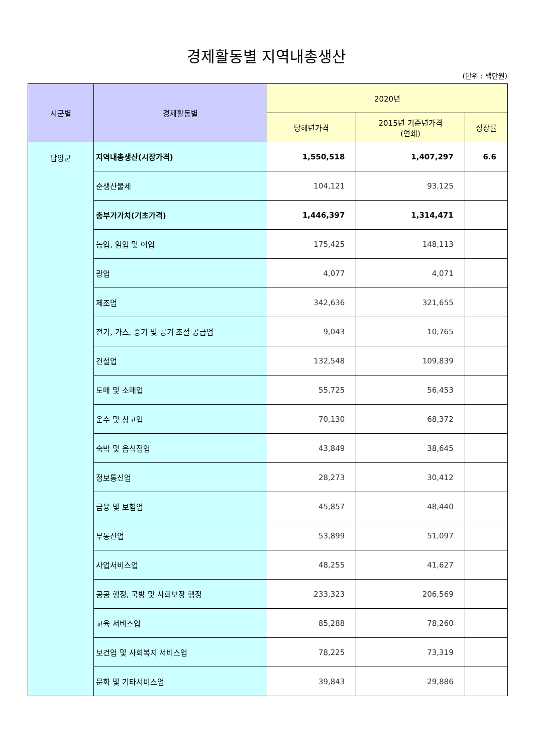경제활동별 지역내총생산
(단위 : 백만원)
| 시군별 | 경제활동별 | 2020년 | | |
| --- | --- | --- | --- | --- |
| | | 당해년가격 | 2015년 기준년가격 (연쇄) | 성장률 |
| 담양군 | 지역내총생산(시장가격) | 1,550,518 | 1,407,297 | 6.6 |
| | 순생산물세 | 104,121 | 93,125 | |
| | 총부가가치(기초가격) | 1,446,397 | 1,314,471 | |
| | 농업, 임업 및 어업 | 175,425 | 148,113 | |
| | 광업 | 4,077 | 4,071 | |
| | 제조업 | 342,636 | 321,655 | |
| | 전기, 가스, 증기 및 공기 조절 공급업 | 9,043 | 10,765 | |
| | 건설업 | 132,548 | 109,839 | |
| | 도매 및 소매업 | 55,725 | 56,453 | |
| | 운수 및 창고업 | 70,130 | 68,372 | |
| | 숙박 및 음식점업 | 43,849 | 38,645 | |
| | 정보통신업 | 28,273 | 30,412 | |
| | 금융 및 보험업 | 45,857 | 48,440 | |
| | 부동산업 | 53,899 | 51,097 | |
| | 사업서비스업 | 48,255 | 41,627 | |
| | 공공 행정, 국방 및 사회보장 행정 | 233,323 | 206,569 | |
| | 교육 서비스업 | 85,288 | 78,260 | |
| | 보건업 및 사회복지 서비스업 | 78,225 | 73,319 | |
| | 문화 및 기타서비스업 | 39,843 | 29,886 | |